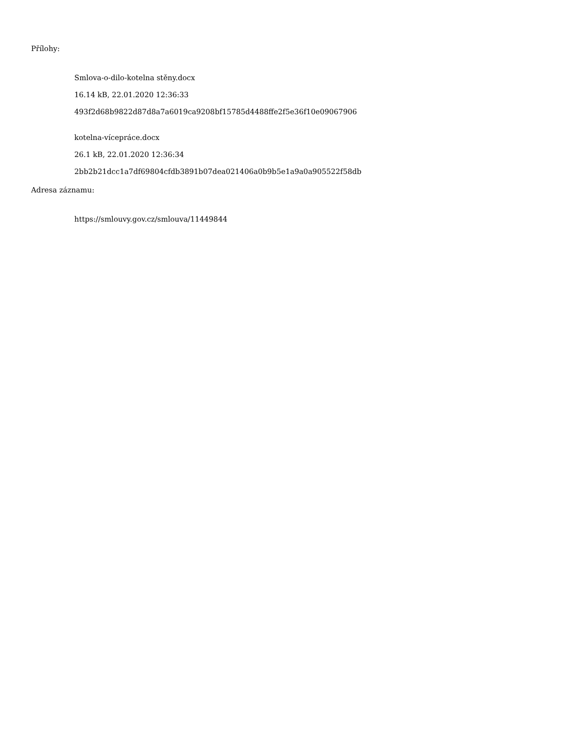Přílohy:
Smlova-o-dilo-kotelna stěny.docx
16.14 kB, 22.01.2020 12:36:33
493f2d68b9822d87d8a7a6019ca9208bf15785d4488ffe2f5e36f10e09067906
kotelna-vícepráce.docx
26.1 kB, 22.01.2020 12:36:34
2bb2b21dcc1a7df69804cfdb3891b07dea021406a0b9b5e1a9a0a905522f58db
Adresa záznamu:
https://smlouvy.gov.cz/smlouva/11449844